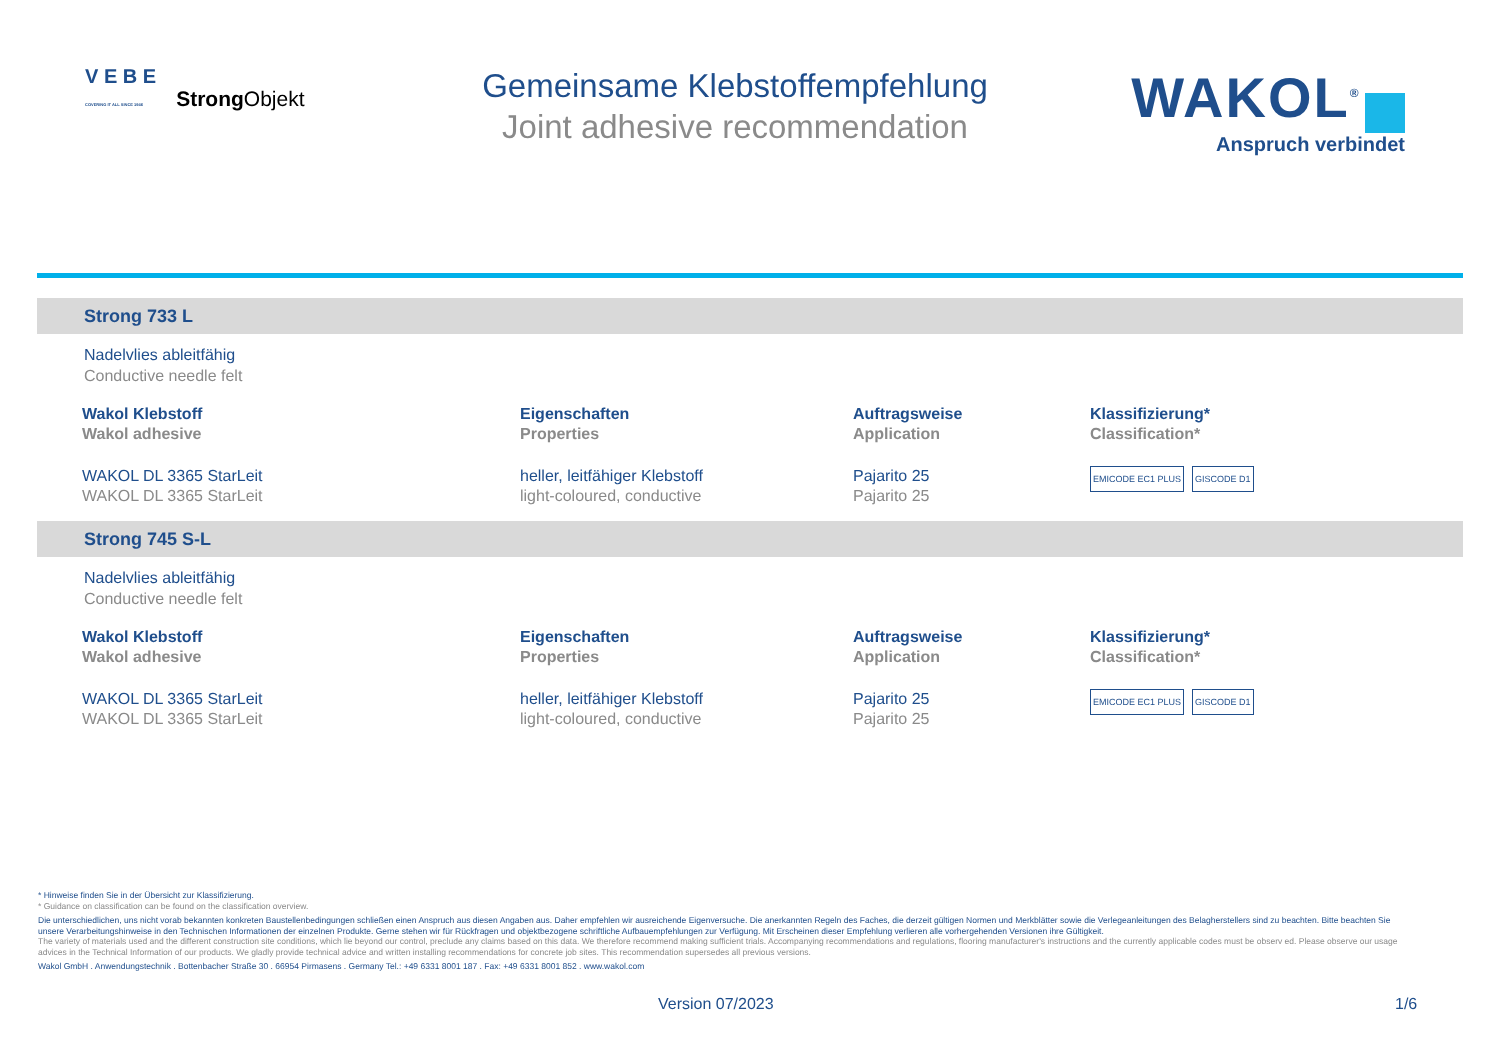V E B E
COVERING IT ALL SINCE 1946
Strong Objekt
Gemeinsame Klebstoffempfehlung
Joint adhesive recommendation
WAKOL<sup>®</sup>
Anspruch verbindet
Strong 733 L
Nadelvlies ableitfähig
Conductive needle felt
| Wakol Klebstoff Wakol adhesive | Eigenschaften Properties | Auftragsweise Application | Klassifizierung* Classification* |
| --- | --- | --- | --- |
| WAKOL DL 3365 StarLeit WAKOL DL 3365 StarLeit | heller, leitfähiger Klebstoff light-coloured, conductive | Pajarito 25 Pajarito 25 | EMICODE EC1 PLUS GISCODE D1 |
Strong 745 S-L
Nadelvlies ableitfähig
Conductive needle felt
| Wakol Klebstoff Wakol adhesive | Eigenschaften Properties | Auftragsweise Application | Klassifizierung* Classification* |
| --- | --- | --- | --- |
| WAKOL DL 3365 StarLeit WAKOL DL 3365 StarLeit | heller, leitfähiger Klebstoff light-coloured, conductive | Pajarito 25 Pajarito 25 | EMICODE EC1 PLUS GISCODE D1 |
* Hinweise finden Sie in der Übersicht zur Klassifizierung.
* Guidance on classification can be found on the classification overview.
Die unterschiedlichen, uns nicht vorab bekannten konkreten Baustellenbedingungen schließen einen Anspruch aus diesen Angaben aus. Daher empfehlen wir ausreichende Eigenversuche. Die anerkannten Regeln des Faches, die derzeit gültigen Normen und Merkblätter sowie die Verlegeanleitungen des Belagherstellers sind zu beachten. Bitte beachten Sie unsere Verarbeitungshinweise in den Technischen Informationen der einzelnen Produkte. Gerne stehen wir für Rückfragen und objektbezogene schriftliche Aufbauempfehlungen zur Verfügung. Mit Erscheinen dieser Empfehlung verlieren alle vorhergehenden Versionen ihre Gültigkeit.
The variety of materials used and the different construction site conditions, which lie beyond our control, preclude any claims based on this data. We therefore recommend making sufficient trials. Accompanying recommendations and regulations, flooring manufacturer's instructions and the currently applicable codes must be observ ed. Please observe our usage advices in the Technical Information of our products. We gladly provide technical advice and written installing recommendations for concrete job sites. This recommendation supersedes all previous versions.
Wakol GmbH . Anwendungstechnik . Bottenbacher Straße 30 . 66954 Pirmasens . Germany Tel.: +49 6331 8001 187 . Fax: +49 6331 8001 852 . www.wakol.com
Version 07/2023 1/6